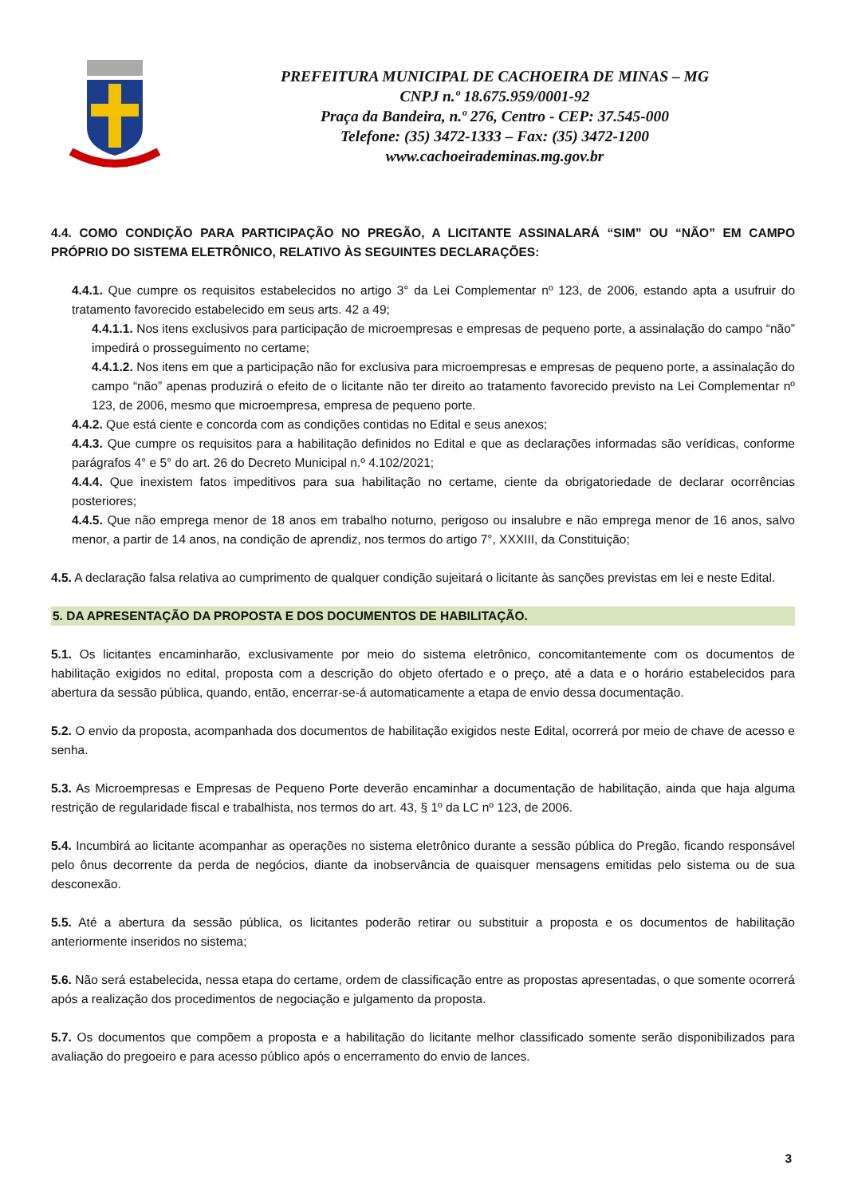PREFEITURA MUNICIPAL DE CACHOEIRA DE MINAS – MG
CNPJ n.º 18.675.959/0001-92
Praça da Bandeira, n.º 276, Centro - CEP: 37.545-000
Telefone: (35) 3472-1333 – Fax: (35) 3472-1200
www.cachoeirademinas.mg.gov.br
4.4. COMO CONDIÇÃO PARA PARTICIPAÇÃO NO PREGÃO, A LICITANTE ASSINALARÁ “SIM” OU “NÃO” EM CAMPO PRÓPRIO DO SISTEMA ELETRÔNICO, RELATIVO ÀS SEGUINTES DECLARAÇÕES:
4.4.1. Que cumpre os requisitos estabelecidos no artigo 3° da Lei Complementar nº 123, de 2006, estando apta a usufruir do tratamento favorecido estabelecido em seus arts. 42 a 49;
4.4.1.1. Nos itens exclusivos para participação de microempresas e empresas de pequeno porte, a assinalação do campo “não” impedirá o prosseguimento no certame;
4.4.1.2. Nos itens em que a participação não for exclusiva para microempresas e empresas de pequeno porte, a assinalação do campo “não” apenas produzirá o efeito de o licitante não ter direito ao tratamento favorecido previsto na Lei Complementar nº 123, de 2006, mesmo que microempresa, empresa de pequeno porte.
4.4.2. Que está ciente e concorda com as condições contidas no Edital e seus anexos;
4.4.3. Que cumpre os requisitos para a habilitação definidos no Edital e que as declarações informadas são verídicas, conforme parágrafos 4° e 5° do art. 26 do Decreto Municipal n.º 4.102/2021;
4.4.4. Que inexistem fatos impeditivos para sua habilitação no certame, ciente da obrigatoriedade de declarar ocorrências posteriores;
4.4.5. Que não emprega menor de 18 anos em trabalho noturno, perigoso ou insalubre e não emprega menor de 16 anos, salvo menor, a partir de 14 anos, na condição de aprendiz, nos termos do artigo 7°, XXXIII, da Constituição;
4.5. A declaração falsa relativa ao cumprimento de qualquer condição sujeitará o licitante às sanções previstas em lei e neste Edital.
5. DA APRESENTAÇÃO DA PROPOSTA E DOS DOCUMENTOS DE HABILITAÇÃO.
5.1. Os licitantes encaminharão, exclusivamente por meio do sistema eletrônico, concomitantemente com os documentos de habilitação exigidos no edital, proposta com a descrição do objeto ofertado e o preço, até a data e o horário estabelecidos para abertura da sessão pública, quando, então, encerrar-se-á automaticamente a etapa de envio dessa documentação.
5.2. O envio da proposta, acompanhada dos documentos de habilitação exigidos neste Edital, ocorrerá por meio de chave de acesso e senha.
5.3. As Microempresas e Empresas de Pequeno Porte deverão encaminhar a documentação de habilitação, ainda que haja alguma restrição de regularidade fiscal e trabalhista, nos termos do art. 43, § 1º da LC nº 123, de 2006.
5.4. Incumbirá ao licitante acompanhar as operações no sistema eletrônico durante a sessão pública do Pregão, ficando responsável pelo ônus decorrente da perda de negócios, diante da inobservância de quaisquer mensagens emitidas pelo sistema ou de sua desconexão.
5.5. Até a abertura da sessão pública, os licitantes poderão retirar ou substituir a proposta e os documentos de habilitação anteriormente inseridos no sistema;
5.6. Não será estabelecida, nessa etapa do certame, ordem de classificação entre as propostas apresentadas, o que somente ocorrerá após a realização dos procedimentos de negociação e julgamento da proposta.
5.7. Os documentos que compõem a proposta e a habilitação do licitante melhor classificado somente serão disponibilizados para avaliação do pregoeiro e para acesso público após o encerramento do envio de lances.
3